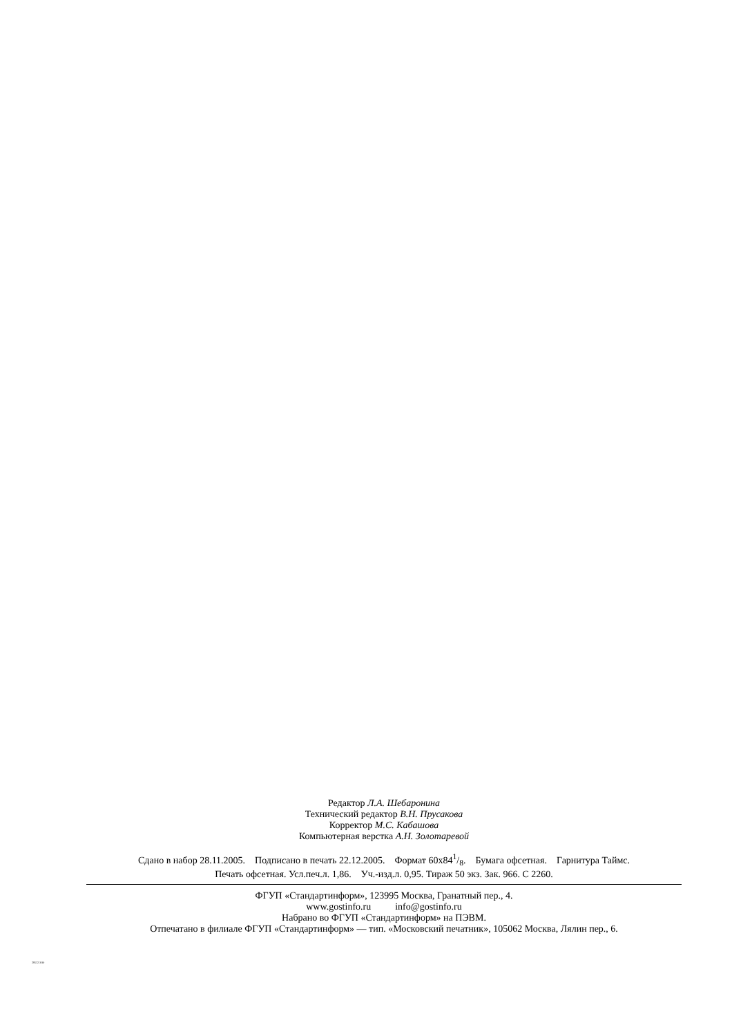Редактор Л.А. Шебаронина
Технический редактор В.Н. Прусакова
Корректор М.С. Кабашова
Компьютерная верстка А.Н. Золотаревой
Сдано в набор 28.11.2005. Подписано в печать 22.12.2005. Формат 60x841/8. Бумага офсетная. Гарнитура Таймс.
Печать офсетная. Усл.печ.л. 1,86. Уч.-изд.л. 0,95. Тираж 50 экз. Зак. 966. С 2260.
ФГУП «Стандартинформ», 123995 Москва, Гранатный пер., 4.
www.gostinfo.ru info@gostinfo.ru
Набрано во ФГУП «Стандартинформ» на ПЭВМ.
Отпечатано в филиале ФГУП «Стандартинформ» — тип. «Московский печатник», 105062 Москва, Лялин пер., 6.
28512.3-90